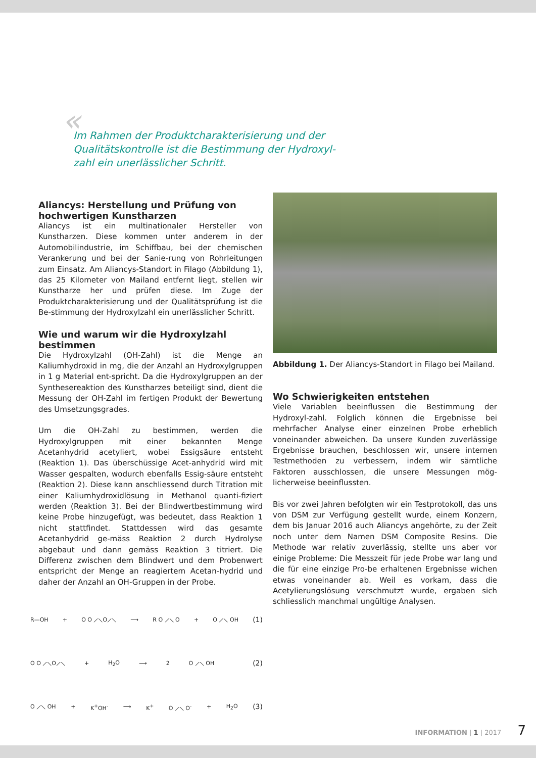« Im Rahmen der Produktcharakterisierung und der Qualitätskontrolle ist die Bestimmung der Hydroxyl-zahl ein unerlässlicher Schritt.
Aliancys: Herstellung und Prüfung von hochwertigen Kunstharzen
Aliancys ist ein multinationaler Hersteller von Kunstharzen. Diese kommen unter anderem in der Automobilindustrie, im Schiffbau, bei der chemischen Verankerung und bei der Sanie-rung von Rohrleitungen zum Einsatz. Am Aliancys-Standort in Filago (Abbildung 1), das 25 Kilometer von Mailand entfernt liegt, stellen wir Kunstharze her und prüfen diese. Im Zuge der Produktcharakterisierung und der Qualitätsprüfung ist die Be-stimmung der Hydroxylzahl ein unerlässlicher Schritt.
Wie und warum wir die Hydroxylzahl bestimmen
Die Hydroxylzahl (OH-Zahl) ist die Menge an Kaliumhydroxid in mg, die der Anzahl an Hydroxylgruppen in 1 g Material ent-spricht. Da die Hydroxylgruppen an der Synthesereaktion des Kunstharzes beteiligt sind, dient die Messung der OH-Zahl im fertigen Produkt der Bewertung des Umsetzungsgrades.
Um die OH-Zahl zu bestimmen, werden die Hydroxylgruppen mit einer bekannten Menge Acetanhydrid acetyliert, wobei Essigsäure entsteht (Reaktion 1). Das überschüssige Acet-anhydrid wird mit Wasser gespalten, wodurch ebenfalls Essig-säure entsteht (Reaktion 2). Diese kann anschliessend durch Titration mit einer Kaliumhydroxidlösung in Methanol quanti-fiziert werden (Reaktion 3). Bei der Blindwertbestimmung wird keine Probe hinzugefügt, was bedeutet, dass Reaktion 1 nicht stattfindet. Stattdessen wird das gesamte Acetanhydrid ge-mäss Reaktion 2 durch Hydrolyse abgebaut und dann gemäss Reaktion 3 titriert. Die Differenz zwischen dem Blindwert und dem Probenwert entspricht der Menge an reagiertem Acetan-hydrid und daher der Anzahl an OH-Gruppen in der Probe.
R—OH + O O ⟋⟍O⟋⟍ ⟶ R O ⟋⟍ O + O ⟋⟍ OH (1)
O O ⟋⟍O⟋⟍ + H<sub>2</sub>O ⟶ 2 O ⟋⟍ OH (2)
O ⟋⟍ OH + K<sup>+</sup>OH<sup>-</sup> ⟶ K<sup>+</sup> O ⟋⟍ O<sup>-</sup> + H<sub>2</sub>O (3)
Abbildung 1. Der Aliancys-Standort in Filago bei Mailand.
Wo Schwierigkeiten entstehen
Viele Variablen beeinflussen die Bestimmung der Hydroxyl-zahl. Folglich können die Ergebnisse bei mehrfacher Analyse einer einzelnen Probe erheblich voneinander abweichen. Da unsere Kunden zuverlässige Ergebnisse brauchen, beschlossen wir, unsere internen Testmethoden zu verbessern, indem wir sämtliche Faktoren ausschlossen, die unsere Messungen mög-licherweise beeinflussten.
Bis vor zwei Jahren befolgten wir ein Testprotokoll, das uns von DSM zur Verfügung gestellt wurde, einem Konzern, dem bis Januar 2016 auch Aliancys angehörte, zu der Zeit noch unter dem Namen DSM Composite Resins. Die Methode war relativ zuverlässig, stellte uns aber vor einige Probleme: Die Messzeit für jede Probe war lang und die für eine einzige Pro-be erhaltenen Ergebnisse wichen etwas voneinander ab. Weil es vorkam, dass die Acetylierungslösung verschmutzt wurde, ergaben sich schliesslich manchmal ungültige Analysen.
INFORMATION | 1 | 2017 7